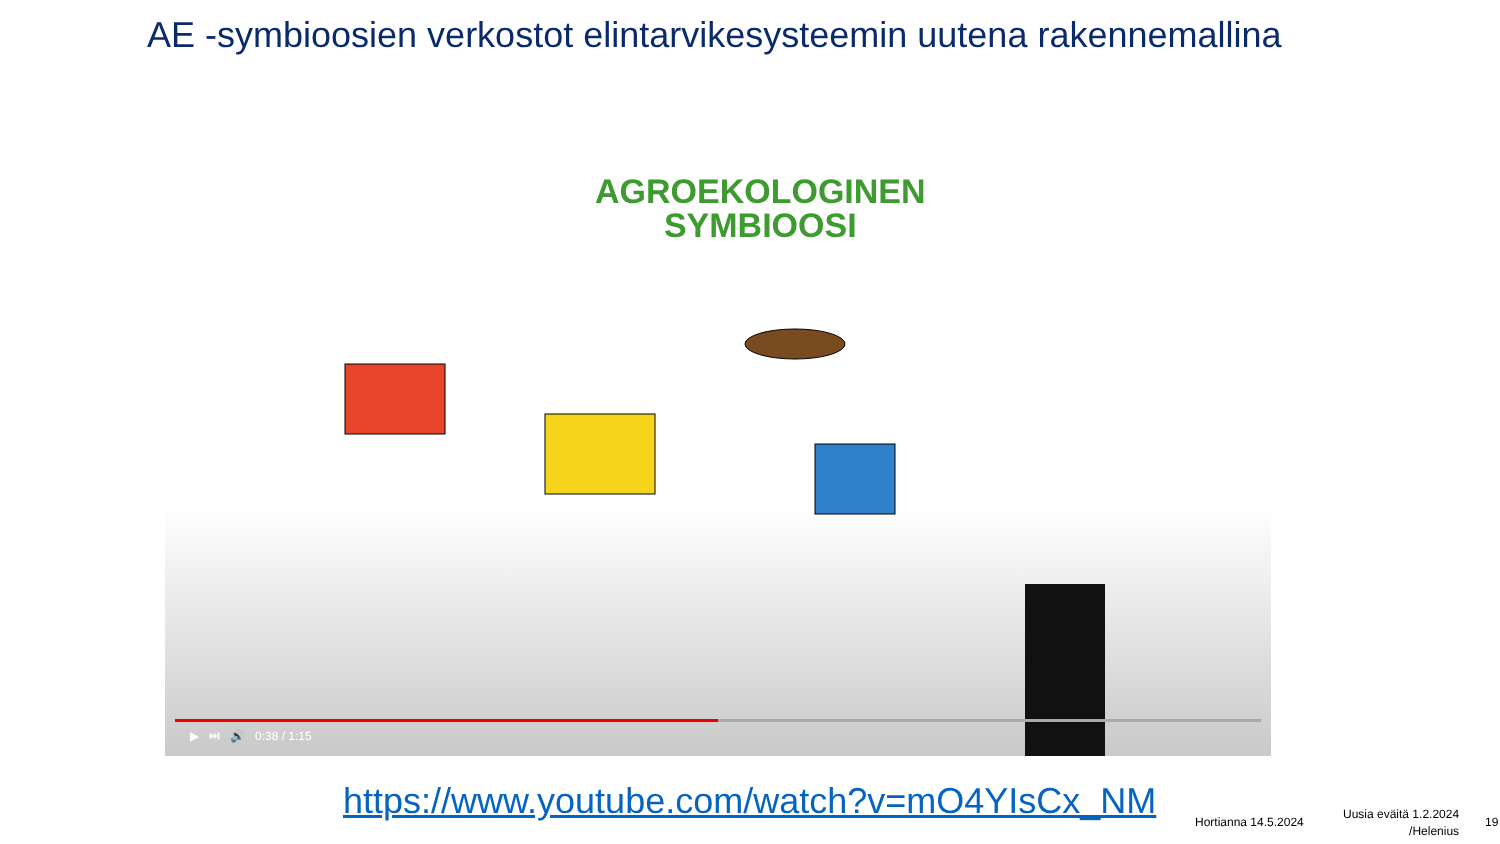AE -symbioosien verkostot elintarvikesysteemin uutena rakennemallina
AGROEKOLOGINEN
SYMBIOOSI
▶ ⏭ 🔊 0:38 / 1:15
https://www.youtube.com/watch?v=mO4YIsCx_NM
Hortianna 14.5.2024
Uusia eväitä 1.2.2024
/Helenius
19